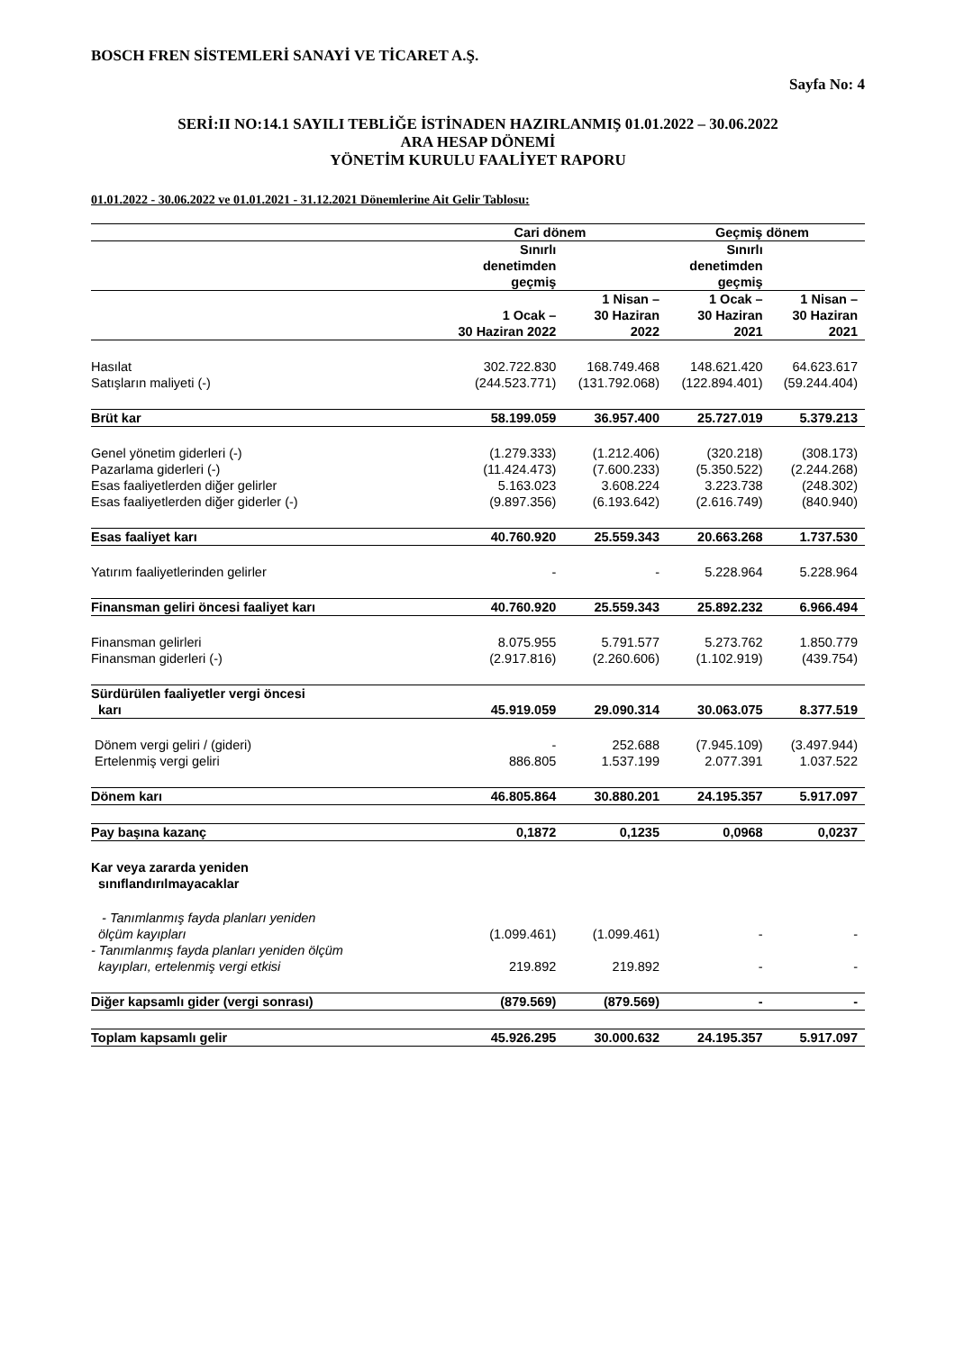BOSCH FREN SİSTEMLERİ SANAYİ VE TİCARET A.Ş.
Sayfa No: 4
SERİ:II NO:14.1 SAYILI TEBLİĞE İSTİNADEN HAZIRLANMIŞ 01.01.2022 – 30.06.2022
ARA HESAP DÖNEMİ
YÖNETİM KURULU FAALİYET RAPORU
01.01.2022 - 30.06.2022 ve 01.01.2021 - 31.12.2021 Dönemlerine Ait Gelir Tablosu:
| | Cari dönem | | Geçmiş dönem | |
| --- | --- | --- | --- | --- |
| | Sınırlı denetimden geçmiş | | Sınırlı denetimden geçmiş | |
| | 1 Ocak – 30 Haziran 2022 | 1 Nisan – 30 Haziran 2022 | 1 Ocak – 30 Haziran 2021 | 1 Nisan – 30 Haziran 2021 |
| Hasılat | 302.722.830 | 168.749.468 | 148.621.420 | 64.623.617 |
| Satışların maliyeti (-) | (244.523.771) | (131.792.068) | (122.894.401) | (59.244.404) |
| Brüt kar | 58.199.059 | 36.957.400 | 25.727.019 | 5.379.213 |
| Genel yönetim giderleri (-) | (1.279.333) | (1.212.406) | (320.218) | (308.173) |
| Pazarlama giderleri (-) | (11.424.473) | (7.600.233) | (5.350.522) | (2.244.268) |
| Esas faaliyetlerden diğer gelirler | 5.163.023 | 3.608.224 | 3.223.738 | (248.302) |
| Esas faaliyetlerden diğer giderler (-) | (9.897.356) | (6.193.642) | (2.616.749) | (840.940) |
| Esas faaliyet karı | 40.760.920 | 25.559.343 | 20.663.268 | 1.737.530 |
| Yatırım faaliyetlerinden gelirler | - | - | 5.228.964 | 5.228.964 |
| Finansman geliri öncesi faaliyet karı | 40.760.920 | 25.559.343 | 25.892.232 | 6.966.494 |
| Finansman gelirleri | 8.075.955 | 5.791.577 | 5.273.762 | 1.850.779 |
| Finansman giderleri (-) | (2.917.816) | (2.260.606) | (1.102.919) | (439.754) |
| Sürdürülen faaliyetler vergi öncesi karı | 45.919.059 | 29.090.314 | 30.063.075 | 8.377.519 |
| Dönem vergi geliri / (gideri) | - | 252.688 | (7.945.109) | (3.497.944) |
| Ertelenmiş vergi geliri | 886.805 | 1.537.199 | 2.077.391 | 1.037.522 |
| Dönem karı | 46.805.864 | 30.880.201 | 24.195.357 | 5.917.097 |
| Pay başına kazanç | 0,1872 | 0,1235 | 0,0968 | 0,0237 |
| Kar veya zararda yeniden sınıflandırılmayacaklar | | | | |
| - Tanımlanmış fayda planları yeniden ölçüm kayıpları | (1.099.461) | (1.099.461) | - | - |
| - Tanımlanmış fayda planları yeniden ölçüm kayıpları, ertelenmiş vergi etkisi | 219.892 | 219.892 | - | - |
| Diğer kapsamlı gider (vergi sonrası) | (879.569) | (879.569) | - | - |
| Toplam kapsamlı gelir | 45.926.295 | 30.000.632 | 24.195.357 | 5.917.097 |